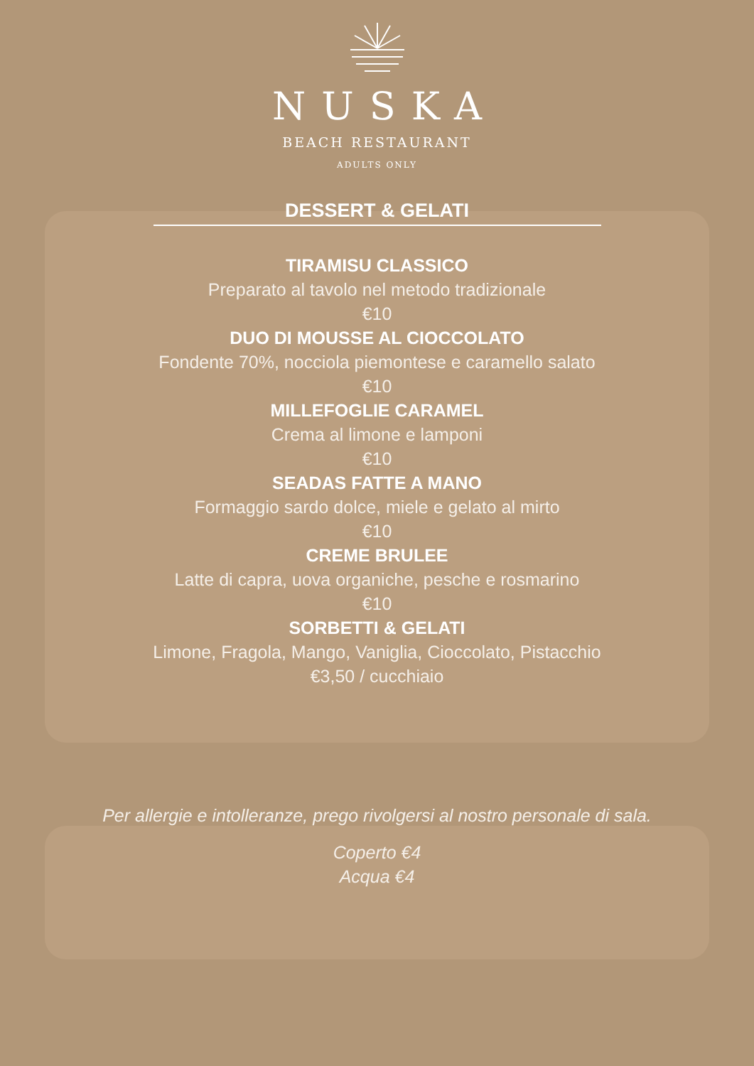NUSKA
BEACH RESTAURANT
ADULTS ONLY
DESSERT & GELATI
TIRAMISU CLASSICO
Preparato al tavolo nel metodo tradizionale
€10
DUO DI MOUSSE AL CIOCCOLATO
Fondente 70%, nocciola piemontese e caramello salato
€10
MILLEFOGLIE CARAMEL
Crema al limone e lamponi
€10
SEADAS FATTE A MANO
Formaggio sardo dolce, miele e gelato al mirto
€10
CREME BRULEE
Latte di capra, uova organiche, pesche e rosmarino
€10
SORBETTI & GELATI
Limone, Fragola, Mango, Vaniglia, Cioccolato, Pistacchio
€3,50 / cucchiaio
Per allergie e intolleranze, prego rivolgersi al nostro personale di sala.
Coperto €4
Acqua €4